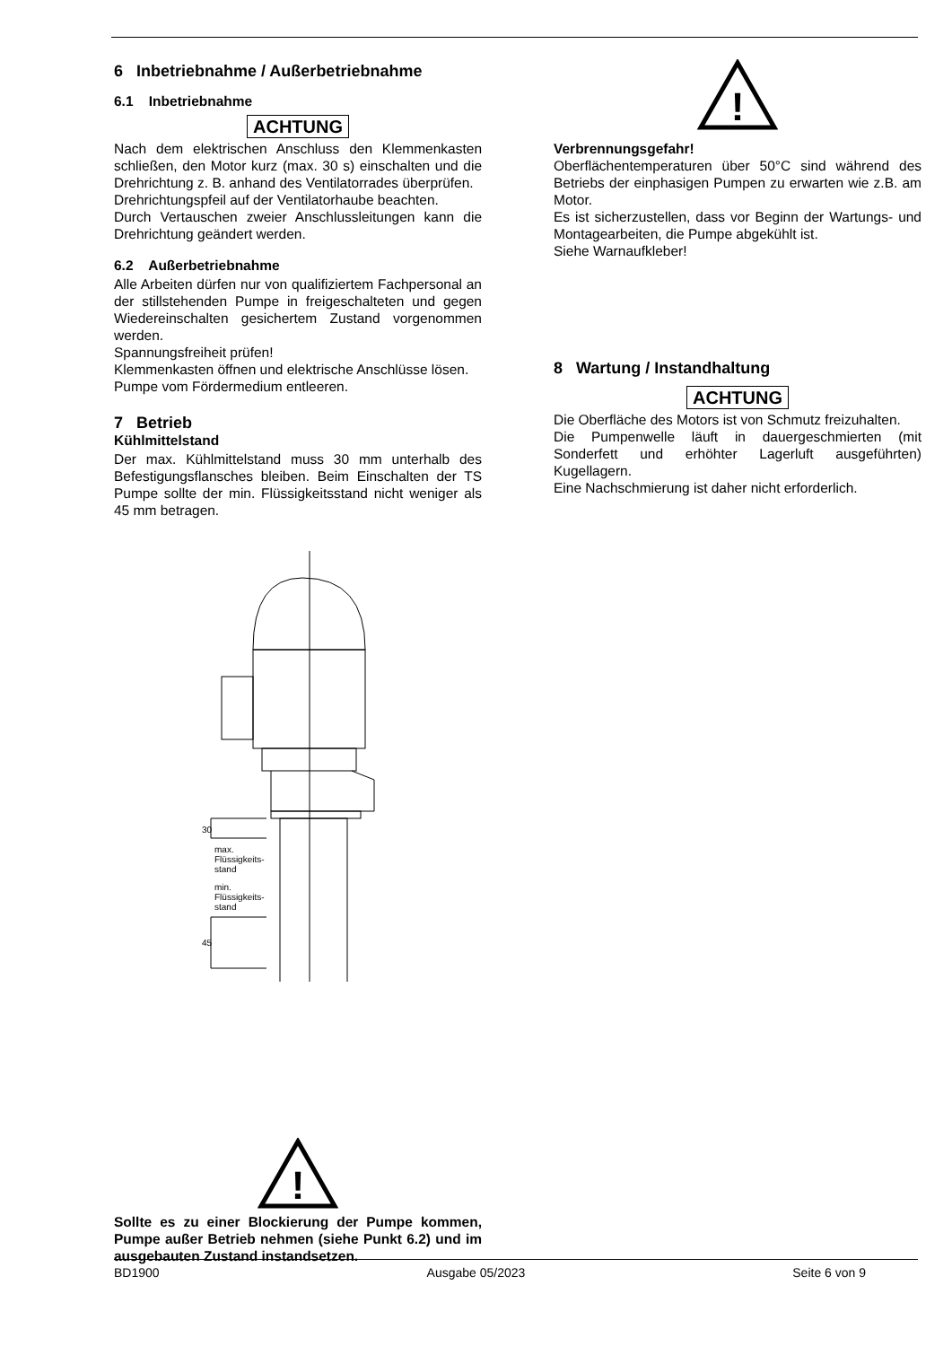6 Inbetriebnahme / Außerbetriebnahme
6.1 Inbetriebnahme
ACHTUNG
Nach dem elektrischen Anschluss den Klemmenkasten schließen, den Motor kurz (max. 30 s) einschalten und die Drehrichtung z. B. anhand des Ventilatorrades überprüfen.
Drehrichtungspfeil auf der Ventilatorhaube beachten.
Durch Vertauschen zweier Anschlussleitungen kann die Drehrichtung geändert werden.
6.2 Außerbetriebnahme
Alle Arbeiten dürfen nur von qualifiziertem Fachpersonal an der stillstehenden Pumpe in freigeschalteten und gegen Wiedereinschalten gesichertem Zustand vorgenommen werden.
Spannungsfreiheit prüfen!
Klemmenkasten öffnen und elektrische Anschlüsse lösen.
Pumpe vom Fördermedium entleeren.
7 Betrieb
Kühlmittelstand
Der max. Kühlmittelstand muss 30 mm unterhalb des Befestigungsflansches bleiben. Beim Einschalten der TS Pumpe sollte der min. Flüssigkeitsstand nicht weniger als 45 mm betragen.
max.
Flüssigkeits-
stand
min.
Flüssigkeits-
stand
30
45
!
Sollte es zu einer Blockierung der Pumpe kommen, Pumpe außer Betrieb nehmen (siehe Punkt 6.2) und im ausgebauten Zustand instandsetzen.
!
Verbrennungsgefahr!
Oberflächentemperaturen über 50°C sind während des Betriebs der einphasigen Pumpen zu erwarten wie z.B. am Motor.
Es ist sicherzustellen, dass vor Beginn der Wartungs- und Montagearbeiten, die Pumpe abgekühlt ist.
Siehe Warnaufkleber!
8 Wartung / Instandhaltung
ACHTUNG
Die Oberfläche des Motors ist von Schmutz freizuhalten.
Die Pumpenwelle läuft in dauergeschmierten (mit Sonderfett und erhöhter Lagerluft ausgeführten) Kugellagern.
Eine Nachschmierung ist daher nicht erforderlich.
BD1900 Ausgabe 05/2023 Seite 6 von 9